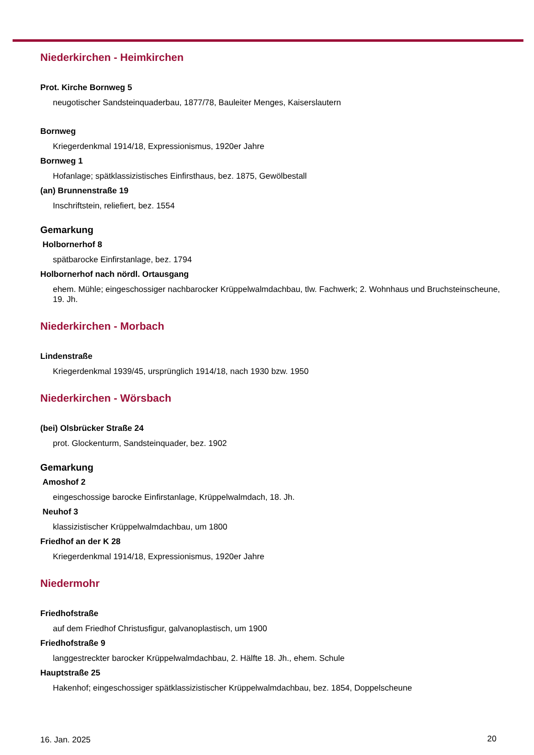Niederkirchen - Heimkirchen
Prot. Kirche Bornweg 5
neugotischer Sandsteinquaderbau, 1877/78, Bauleiter Menges, Kaiserslautern
Bornweg
Kriegerdenkmal 1914/18, Expressionismus, 1920er Jahre
Bornweg 1
Hofanlage; spätklassizistisches Einfirsthaus, bez. 1875, Gewölbestall
(an) Brunnenstraße 19
Inschriftstein, reliefiert, bez. 1554
Gemarkung
Holbornerhof 8
spätbarocke Einfirstanlage, bez. 1794
Holbornerhof nach nördl. Ortausgang
ehem. Mühle; eingeschossiger nachbarocker Krüppelwalmdachbau, tlw. Fachwerk; 2. Wohnhaus und Bruchsteinscheune, 19. Jh.
Niederkirchen - Morbach
Lindenstraße
Kriegerdenkmal 1939/45, ursprünglich 1914/18, nach 1930 bzw. 1950
Niederkirchen - Wörsbach
(bei) Olsbrücker Straße 24
prot. Glockenturm, Sandsteinquader, bez. 1902
Gemarkung
Amoshof 2
eingeschossige barocke Einfirstanlage, Krüppelwalmdach, 18. Jh.
Neuhof 3
klassizistischer Krüppelwalmdachbau, um 1800
Friedhof an der K 28
Kriegerdenkmal 1914/18, Expressionismus, 1920er Jahre
Niedermohr
Friedhofstraße
auf dem Friedhof Christusfigur, galvanoplastisch, um 1900
Friedhofstraße 9
langgestreckter barocker Krüppelwalmdachbau, 2. Hälfte 18. Jh., ehem. Schule
Hauptstraße 25
Hakenhof; eingeschossiger spätklassizistischer Krüppelwalmdachbau, bez. 1854, Doppelscheune
16. Jan. 2025 20